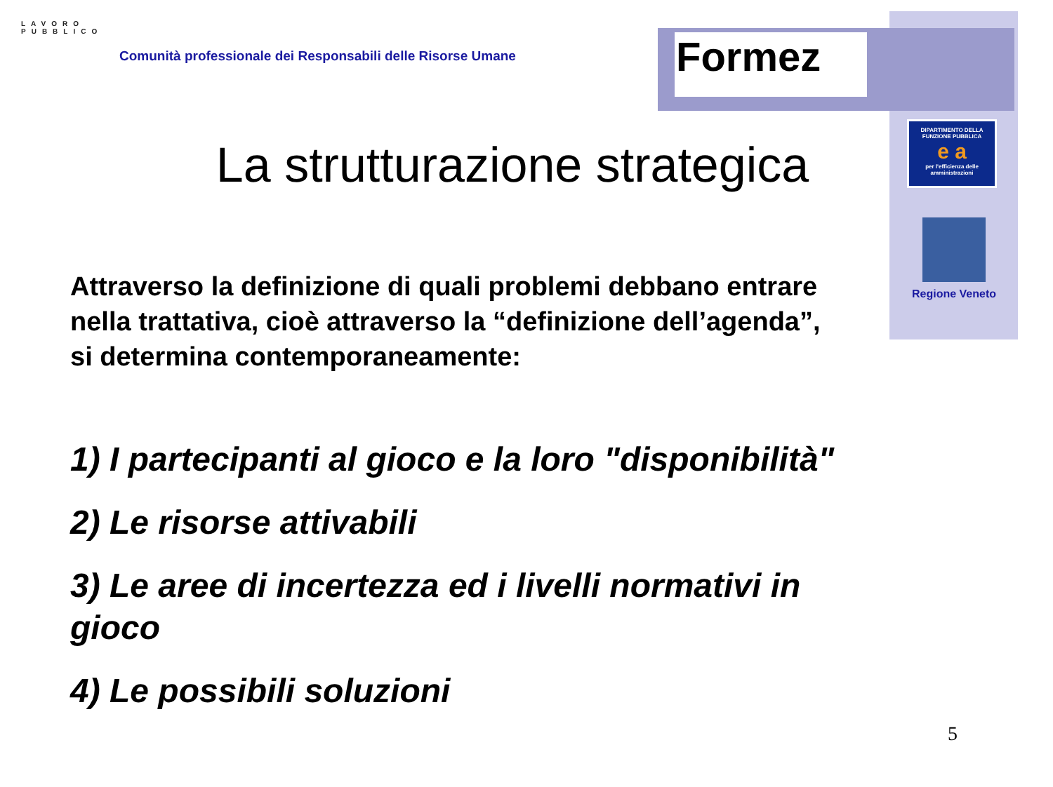LAVORO PUBBLICO
Comunità professionale dei Responsabili delle Risorse Umane
Formez
DIPARTIMENTO DELLA FUNZIONE PUBBLICA
e a
per l'efficienza delle amministrazioni
Regione Veneto
La strutturazione strategica
Attraverso la definizione di quali problemi debbano entrare nella trattativa, cioè attraverso la “definizione dell’agenda”, si determina contemporaneamente:
1) I partecipanti al gioco e la loro "disponibilità"
2) Le risorse attivabili
3) Le aree di incertezza ed i livelli normativi in gioco
4) Le possibili soluzioni
5